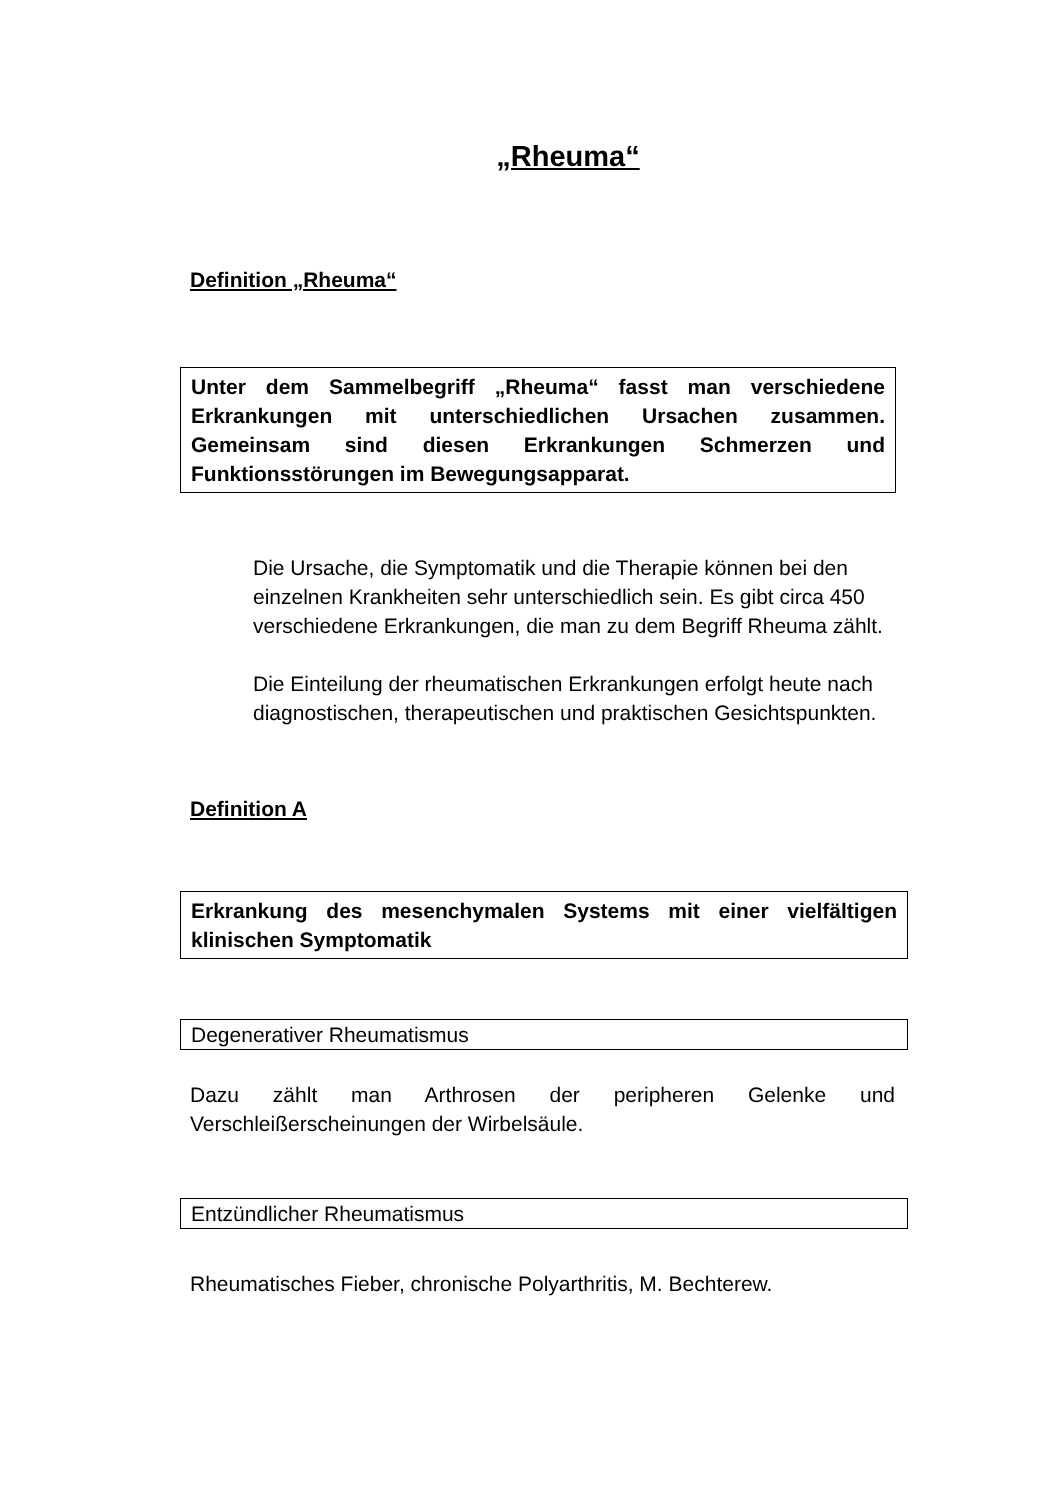„Rheuma“
Definition „Rheuma“
Unter dem Sammelbegriff „Rheuma“ fasst man verschiedene Erkrankungen mit unterschiedlichen Ursachen zusammen. Gemeinsam sind diesen Erkrankungen Schmerzen und Funktionsstörungen im Bewegungsapparat.
Die Ursache, die Symptomatik und die Therapie können bei den einzelnen Krankheiten sehr unterschiedlich sein. Es gibt circa 450 verschiedene Erkrankungen, die man zu dem Begriff Rheuma zählt.
Die Einteilung der rheumatischen Erkrankungen erfolgt heute nach diagnostischen, therapeutischen und praktischen Gesichtspunkten.
Definition A
Erkrankung des mesenchymalen Systems mit einer vielfältigen klinischen Symptomatik
Degenerativer Rheumatismus
Dazu zählt man Arthrosen der peripheren Gelenke und Verschleißerscheinungen der Wirbelsäule.
Entzündlicher Rheumatismus
Rheumatisches Fieber, chronische Polyarthritis, M. Bechterew.